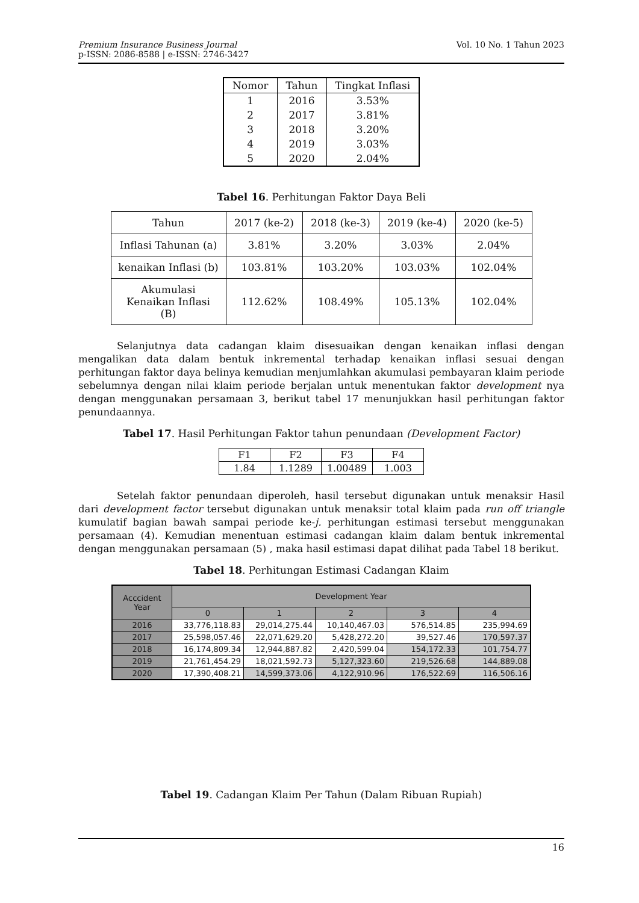Vol. 10 No. 1 Tahun 2023 Premium Insurance Business Journal
p-ISSN: 2086-8588 | e-ISSN: 2746-3427
| Nomor | Tahun | Tingkat Inflasi |
| --- | --- | --- |
| 1 | 2016 | 3.53% |
| 2 | 2017 | 3.81% |
| 3 | 2018 | 3.20% |
| 4 | 2019 | 3.03% |
| 5 | 2020 | 2.04% |
Tabel 16. Perhitungan Faktor Daya Beli
| Tahun | 2017 (ke-2) | 2018 (ke-3) | 2019 (ke-4) | 2020 (ke-5) |
| Inflasi Tahunan (a) | 3.81% | 3.20% | 3.03% | 2.04% |
| kenaikan Inflasi (b) | 103.81% | 103.20% | 103.03% | 102.04% |
| Akumulasi Kenaikan Inflasi (B) | 112.62% | 108.49% | 105.13% | 102.04% |
Selanjutnya data cadangan klaim disesuaikan dengan kenaikan inflasi dengan mengalikan data dalam bentuk inkremental terhadap kenaikan inflasi sesuai dengan perhitungan faktor daya belinya kemudian menjumlahkan akumulasi pembayaran klaim periode sebelumnya dengan nilai klaim periode berjalan untuk menentukan faktor development nya dengan menggunakan persamaan 3, berikut tabel 17 menunjukkan hasil perhitungan faktor penundaannya.
Tabel 17. Hasil Perhitungan Faktor tahun penundaan (Development Factor)
| F1 | F2 | F3 | F4 |
| 1.84 | 1.1289 | 1.00489 | 1.003 |
Setelah faktor penundaan diperoleh, hasil tersebut digunakan untuk menaksir Hasil dari development factor tersebut digunakan untuk menaksir total klaim pada run off triangle kumulatif bagian bawah sampai periode ke-j. perhitungan estimasi tersebut menggunakan persamaan (4). Kemudian menentuan estimasi cadangan klaim dalam bentuk inkremental dengan menggunakan persamaan (5) , maka hasil estimasi dapat dilihat pada Tabel 18 berikut.
Tabel 18. Perhitungan Estimasi Cadangan Klaim
| Acccident Year | Development Year | | | | |
| --- | --- | --- | --- | --- | --- |
| | 0 | 1 | 2 | 3 | 4 |
| 2016 | 33,776,118.83 | 29,014,275.44 | 10,140,467.03 | 576,514.85 | 235,994.69 |
| 2017 | 25,598,057.46 | 22,071,629.20 | 5,428,272.20 | 39,527.46 | 170,597.37 |
| 2018 | 16,174,809.34 | 12,944,887.82 | 2,420,599.04 | 154,172.33 | 101,754.77 |
| 2019 | 21,761,454.29 | 18,021,592.73 | 5,127,323.60 | 219,526.68 | 144,889.08 |
| 2020 | 17,390,408.21 | 14,599,373.06 | 4,122,910.96 | 176,522.69 | 116,506.16 |
Tabel 19. Cadangan Klaim Per Tahun (Dalam Ribuan Rupiah)
16